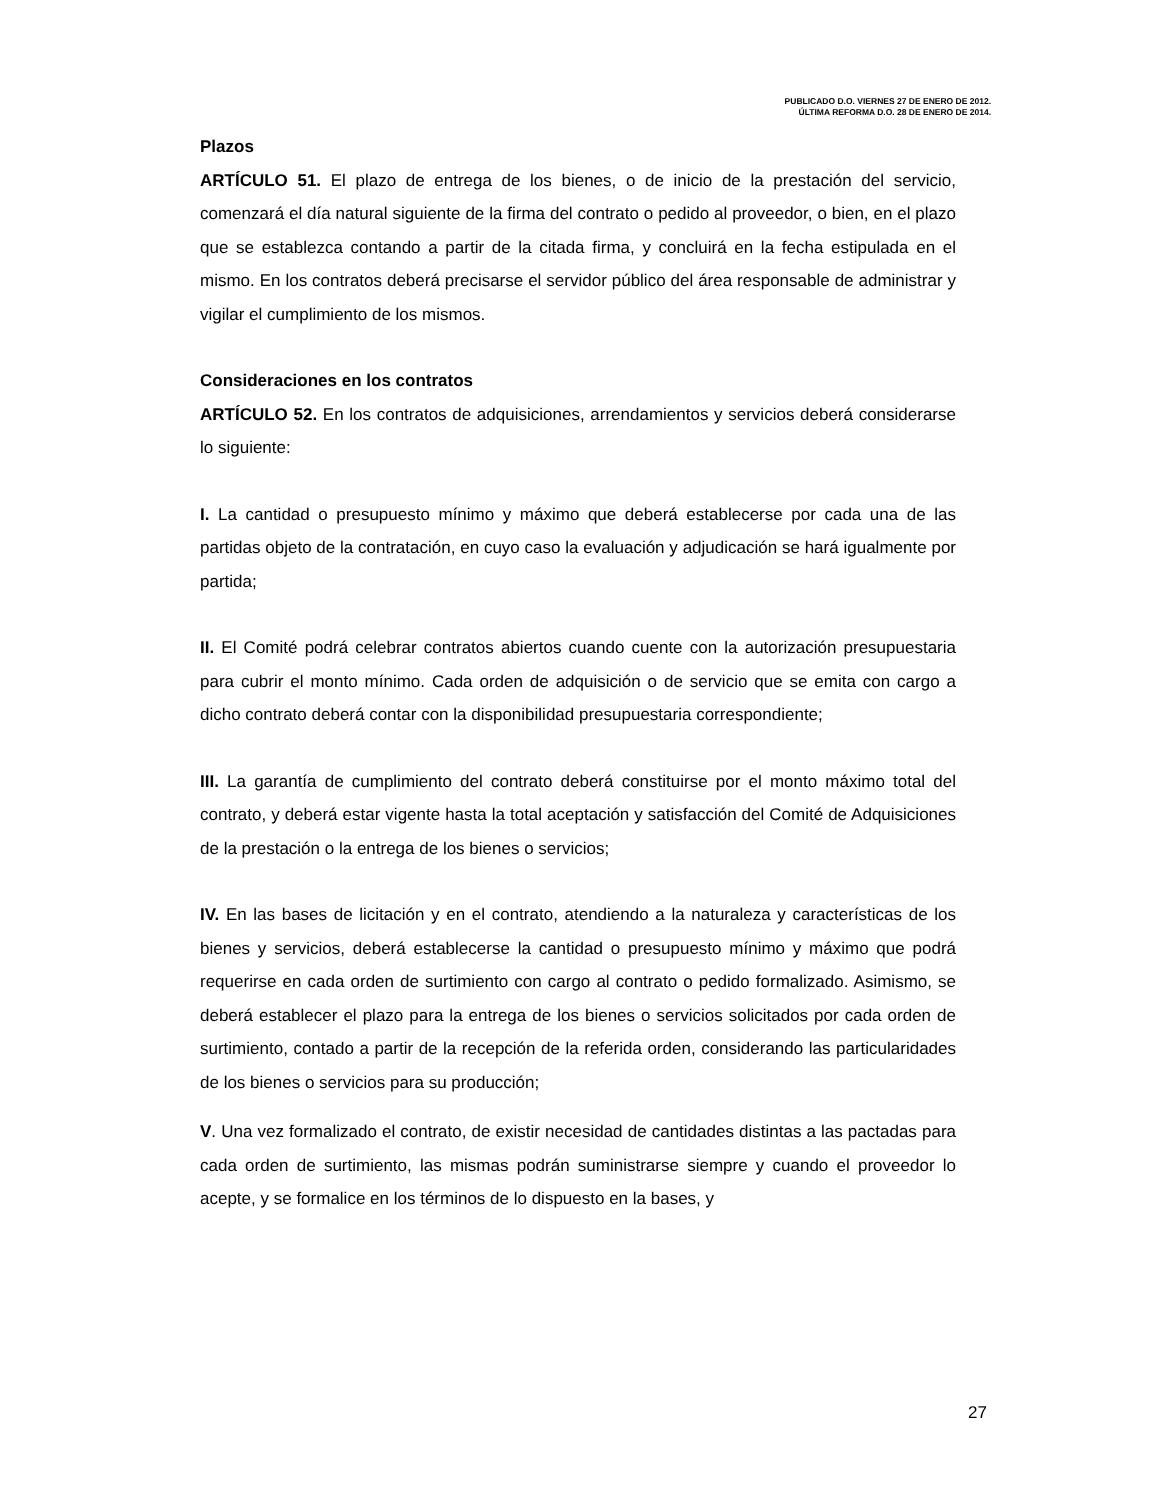PUBLICADO D.O. VIERNES 27 DE ENERO DE 2012.
ÚLTIMA REFORMA D.O. 28 DE ENERO DE 2014.
Plazos
ARTÍCULO 51. El plazo de entrega de los bienes, o de inicio de la prestación del servicio, comenzará el día natural siguiente de la firma del contrato o pedido al proveedor, o bien, en el plazo que se establezca contando a partir de la citada firma, y concluirá en la fecha estipulada en el mismo. En los contratos deberá precisarse el servidor público del área responsable de administrar y vigilar el cumplimiento de los mismos.
Consideraciones en los contratos
ARTÍCULO 52. En los contratos de adquisiciones, arrendamientos y servicios deberá considerarse lo siguiente:
I. La cantidad o presupuesto mínimo y máximo que deberá establecerse por cada una de las partidas objeto de la contratación, en cuyo caso la evaluación y adjudicación se hará igualmente por partida;
II. El Comité podrá celebrar contratos abiertos cuando cuente con la autorización presupuestaria para cubrir el monto mínimo. Cada orden de adquisición o de servicio que se emita con cargo a dicho contrato deberá contar con la disponibilidad presupuestaria correspondiente;
III. La garantía de cumplimiento del contrato deberá constituirse por el monto máximo total del contrato, y deberá estar vigente hasta la total aceptación y satisfacción del Comité de Adquisiciones de la prestación o la entrega de los bienes o servicios;
IV. En las bases de licitación y en el contrato, atendiendo a la naturaleza y características de los bienes y servicios, deberá establecerse la cantidad o presupuesto mínimo y máximo que podrá requerirse en cada orden de surtimiento con cargo al contrato o pedido formalizado. Asimismo, se deberá establecer el plazo para la entrega de los bienes o servicios solicitados por cada orden de surtimiento, contado a partir de la recepción de la referida orden, considerando las particularidades de los bienes o servicios para su producción;
V. Una vez formalizado el contrato, de existir necesidad de cantidades distintas a las pactadas para cada orden de surtimiento, las mismas podrán suministrarse siempre y cuando el proveedor lo acepte, y se formalice en los términos de lo dispuesto en la bases, y
27